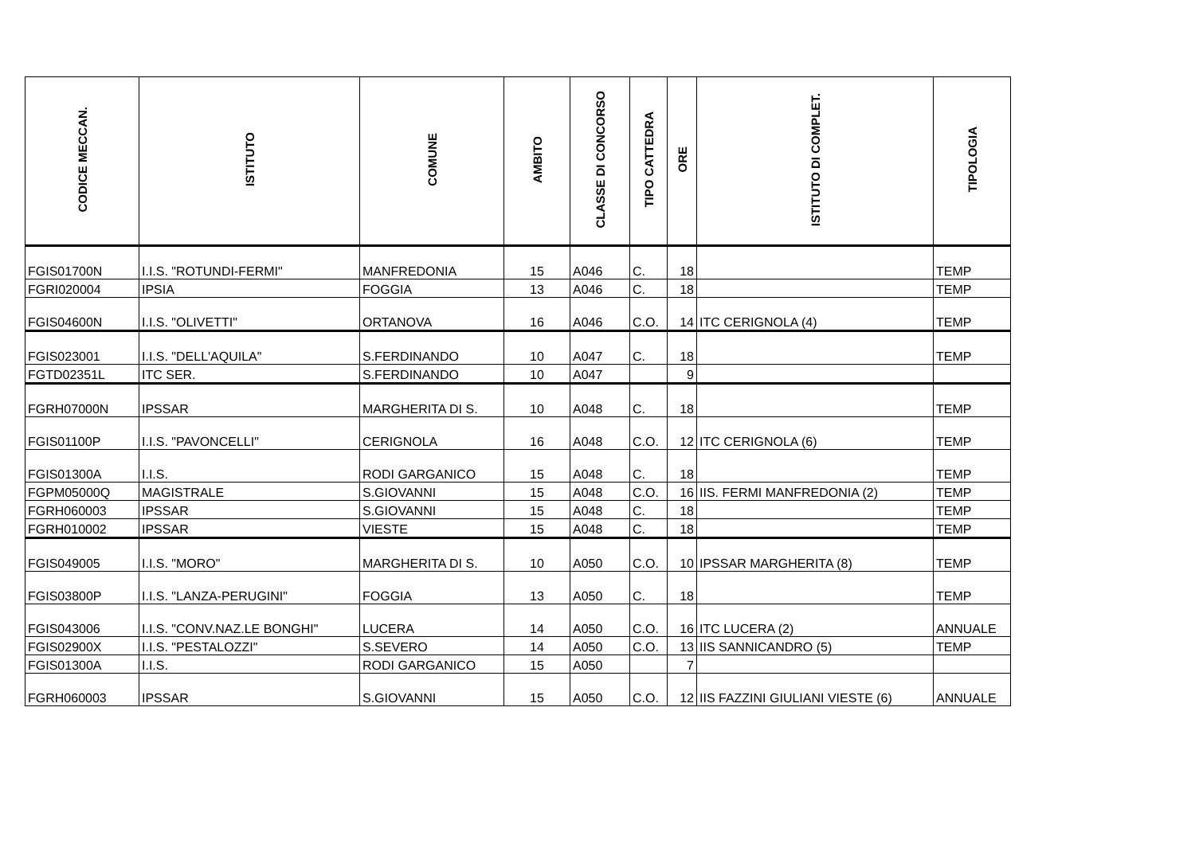| CODICE MECCAN. | ISTITUTO | COMUNE | AMBITO | CLASSE DI CONCORSO | TIPO CATTEDRA | ORE | ISTITUTO DI COMPLET. | TIPOLOGIA |
| --- | --- | --- | --- | --- | --- | --- | --- | --- |
| FGIS01700N | I.I.S. "ROTUNDI-FERMI" | MANFREDONIA | 15 | A046 | C. | 18 | | TEMP |
| FGRI020004 | IPSIA | FOGGIA | 13 | A046 | C. | 18 | | TEMP |
| FGIS04600N | I.I.S. "OLIVETTI" | ORTANOVA | 16 | A046 | C.O. | 14 | ITC CERIGNOLA (4) | TEMP |
| FGIS023001 | I.I.S. "DELL'AQUILA" | S.FERDINANDO | 10 | A047 | C. | 18 | | TEMP |
| FGTD02351L | ITC SER. | S.FERDINANDO | 10 | A047 | | 9 | | |
| FGRH07000N | IPSSAR | MARGHERITA DI S. | 10 | A048 | C. | 18 | | TEMP |
| FGIS01100P | I.I.S. "PAVONCELLI" | CERIGNOLA | 16 | A048 | C.O. | 12 | ITC CERIGNOLA (6) | TEMP |
| FGIS01300A | I.I.S. | RODI GARGANICO | 15 | A048 | C. | 18 | | TEMP |
| FGPM05000Q | MAGISTRALE | S.GIOVANNI | 15 | A048 | C.O. | 16 | IIS. FERMI MANFREDONIA (2) | TEMP |
| FGRH060003 | IPSSAR | S.GIOVANNI | 15 | A048 | C. | 18 | | TEMP |
| FGRH010002 | IPSSAR | VIESTE | 15 | A048 | C. | 18 | | TEMP |
| FGIS049005 | I.I.S. "MORO" | MARGHERITA DI S. | 10 | A050 | C.O. | 10 | IPSSAR MARGHERITA (8) | TEMP |
| FGIS03800P | I.I.S. "LANZA-PERUGINI" | FOGGIA | 13 | A050 | C. | 18 | | TEMP |
| FGIS043006 | I.I.S. "CONV.NAZ.LE BONGHI" | LUCERA | 14 | A050 | C.O. | 16 | ITC LUCERA (2) | ANNUALE |
| FGIS02900X | I.I.S. "PESTALOZZI" | S.SEVERO | 14 | A050 | C.O. | 13 | IIS SANNICANDRO (5) | TEMP |
| FGIS01300A | I.I.S. | RODI GARGANICO | 15 | A050 | | 7 | | |
| FGRH060003 | IPSSAR | S.GIOVANNI | 15 | A050 | C.O. | 12 | IIS FAZZINI GIULIANI VIESTE (6) | ANNUALE |